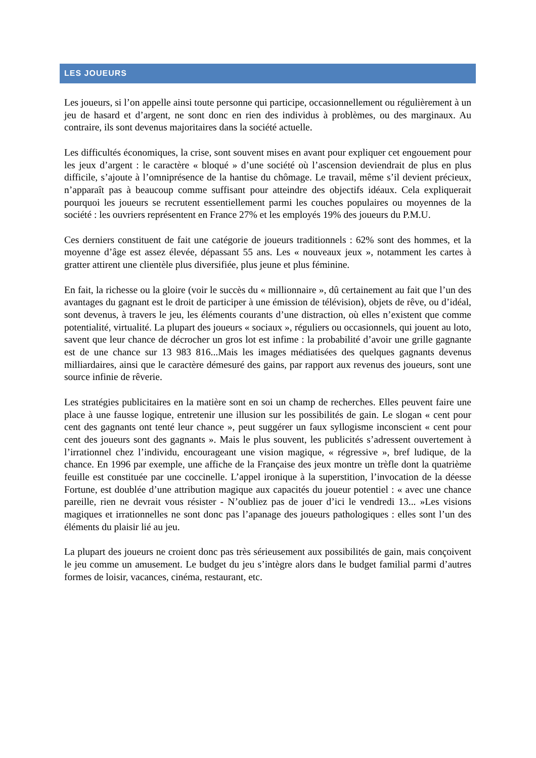LES JOUEURS
Les joueurs, si l’on appelle ainsi toute personne qui participe, occasionnellement ou régulièrement à un jeu de hasard et d’argent, ne sont donc en rien des individus à problèmes, ou des marginaux. Au contraire, ils sont devenus majoritaires dans la société actuelle.
Les difficultés économiques, la crise, sont souvent mises en avant pour expliquer cet engouement pour les jeux d’argent : le caractère « bloqué » d’une société où l’ascension deviendrait de plus en plus difficile, s’ajoute à l’omniprésence de la hantise du chômage. Le travail, même s’il devient précieux, n’apparaît pas à beaucoup comme suffisant pour atteindre des objectifs idéaux. Cela expliquerait pourquoi les joueurs se recrutent essentiellement parmi les couches populaires ou moyennes de la société : les ouvriers représentent en France 27% et les employés 19% des joueurs du P.M.U.
Ces derniers constituent de fait une catégorie de joueurs traditionnels : 62% sont des hommes, et la moyenne d’âge est assez élevée, dépassant 55 ans. Les « nouveaux jeux », notamment les cartes à gratter attirent une clientèle plus diversifiée, plus jeune et plus féminine.
En fait, la richesse ou la gloire (voir le succès du « millionnaire », dû certainement au fait que l’un des avantages du gagnant est le droit de participer à une émission de télévision), objets de rêve, ou d’idéal, sont devenus, à travers le jeu, les éléments courants d’une distraction, où elles n’existent que comme potentialité, virtualité. La plupart des joueurs « sociaux », réguliers ou occasionnels, qui jouent au loto, savent que leur chance de décrocher un gros lot est infime : la probabilité d’avoir une grille gagnante est de une chance sur 13 983 816...Mais les images médiatisées des quelques gagnants devenus milliardaires, ainsi que le caractère démesuré des gains, par rapport aux revenus des joueurs, sont une source infinie de rêverie.
Les stratégies publicitaires en la matière sont en soi un champ de recherches. Elles peuvent faire une place à une fausse logique, entretenir une illusion sur les possibilités de gain. Le slogan « cent pour cent des gagnants ont tenté leur chance », peut suggérer un faux syllogisme inconscient « cent pour cent des joueurs sont des gagnants ». Mais le plus souvent, les publicités s’adressent ouvertement à l’irrationnel chez l’individu, encourageant une vision magique, « régressive », bref ludique, de la chance. En 1996 par exemple, une affiche de la Française des jeux montre un trèfle dont la quatrième feuille est constituée par une coccinelle. L’appel ironique à la superstition, l’invocation de la déesse Fortune, est doublée d’une attribution magique aux capacités du joueur potentiel : « avec une chance pareille, rien ne devrait vous résister - N’oubliez pas de jouer d’ici le vendredi 13... »Les visions magiques et irrationnelles ne sont donc pas l’apanage des joueurs pathologiques : elles sont l’un des éléments du plaisir lié au jeu.
La plupart des joueurs ne croient donc pas très sérieusement aux possibilités de gain, mais conçoivent le jeu comme un amusement. Le budget du jeu s’intègre alors dans le budget familial parmi d’autres formes de loisir, vacances, cinéma, restaurant, etc.